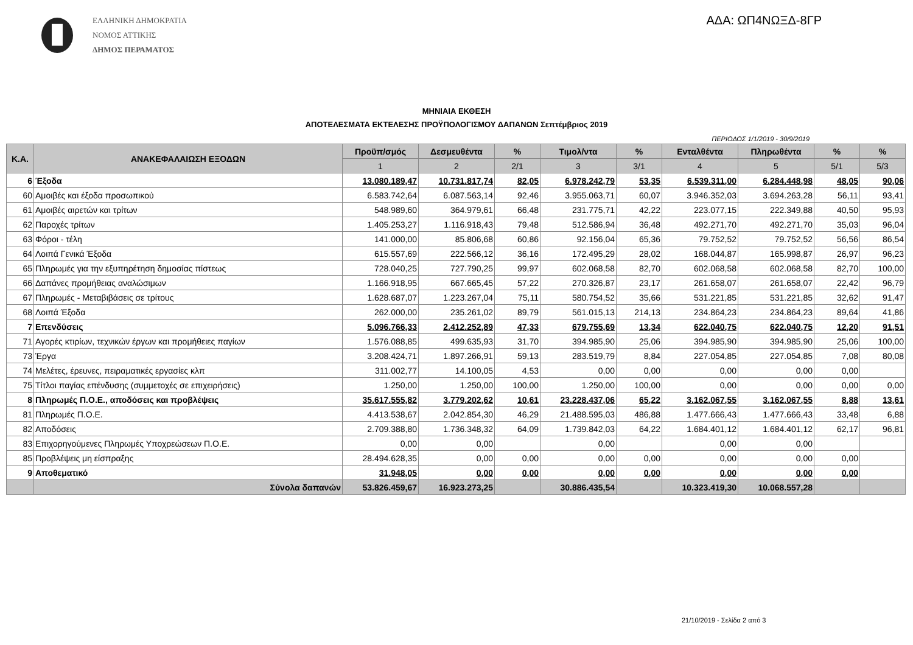ΕΛΛΗΝΙΚΗ ΔΗΜΟΚΡΑΤΙΑ
ΝΟΜΟΣ ΑΤΤΙΚΗΣ
ΔΗΜΟΣ ΠΕΡΑΜΑΤΟΣ
ΑΔΑ: ΩΠ4ΝΩΞΔ-8ΓΡ
ΜΗΝΙΑΙΑ ΕΚΘΕΣΗ
ΑΠΟΤΕΛΕΣΜΑΤΑ ΕΚΤΕΛΕΣΗΣ ΠΡΟΫΠΟΛΟΓΙΣΜΟΥ ΔΑΠΑΝΩΝ Σεπτέμβριος 2019
ΠΕΡΙΟΔΟΣ 1/1/2019 - 30/9/2019
| Κ.Α. | ΑΝΑΚΕΦΑΛΑΙΩΣΗ ΕΞΟΔΩΝ | Προϋπ/σμός | Δεσμευθέντα | % | Τιμολ/ντα | % | Ενταλθέντα | Πληρωθέντα | % | % |
| --- | --- | --- | --- | --- | --- | --- | --- | --- | --- | --- |
| | | 1 | 2 | 2/1 | 3 | 3/1 | 4 | 5 | 5/1 | 5/3 |
| 6 | Έξοδα | 13.080.189,47 | 10.731.817,74 | 82,05 | 6.978.242,79 | 53,35 | 6.539.311,00 | 6.284.448,98 | 48,05 | 90,06 |
| 60 | Αμοιβές και έξοδα προσωπικού | 6.583.742,64 | 6.087.563,14 | 92,46 | 3.955.063,71 | 60,07 | 3.946.352,03 | 3.694.263,28 | 56,11 | 93,41 |
| 61 | Αμοιβές αιρετών και τρίτων | 548.989,60 | 364.979,61 | 66,48 | 231.775,71 | 42,22 | 223.077,15 | 222.349,88 | 40,50 | 95,93 |
| 62 | Παροχές τρίτων | 1.405.253,27 | 1.116.918,43 | 79,48 | 512.586,94 | 36,48 | 492.271,70 | 492.271,70 | 35,03 | 96,04 |
| 63 | Φόροι - τέλη | 141.000,00 | 85.806,68 | 60,86 | 92.156,04 | 65,36 | 79.752,52 | 79.752,52 | 56,56 | 86,54 |
| 64 | Λοιπά Γενικά Έξοδα | 615.557,69 | 222.566,12 | 36,16 | 172.495,29 | 28,02 | 168.044,87 | 165.998,87 | 26,97 | 96,23 |
| 65 | Πληρωμές για την εξυπηρέτηση δημοσίας πίστεως | 728.040,25 | 727.790,25 | 99,97 | 602.068,58 | 82,70 | 602.068,58 | 602.068,58 | 82,70 | 100,00 |
| 66 | Δαπάνες προμήθειας αναλώσιμων | 1.166.918,95 | 667.665,45 | 57,22 | 270.326,87 | 23,17 | 261.658,07 | 261.658,07 | 22,42 | 96,79 |
| 67 | Πληρωμές - Μεταβιβάσεις σε τρίτους | 1.628.687,07 | 1.223.267,04 | 75,11 | 580.754,52 | 35,66 | 531.221,85 | 531.221,85 | 32,62 | 91,47 |
| 68 | Λοιπά Έξοδα | 262.000,00 | 235.261,02 | 89,79 | 561.015,13 | 214,13 | 234.864,23 | 234.864,23 | 89,64 | 41,86 |
| 7 | Επενδύσεις | 5.096.766,33 | 2.412.252,89 | 47,33 | 679.755,69 | 13,34 | 622.040,75 | 622.040,75 | 12,20 | 91,51 |
| 71 | Αγορές κτιρίων, τεχνικών έργων και προμήθειες παγίων | 1.576.088,85 | 499.635,93 | 31,70 | 394.985,90 | 25,06 | 394.985,90 | 394.985,90 | 25,06 | 100,00 |
| 73 | Έργα | 3.208.424,71 | 1.897.266,91 | 59,13 | 283.519,79 | 8,84 | 227.054,85 | 227.054,85 | 7,08 | 80,08 |
| 74 | Μελέτες, έρευνες, πειραματικές εργασίες κλπ | 311.002,77 | 14.100,05 | 4,53 | 0,00 | 0,00 | 0,00 | 0,00 | 0,00 | |
| 75 | Τίτλοι παγίας επένδυσης (συμμετοχές σε επιχειρήσεις) | 1.250,00 | 1.250,00 | 100,00 | 1.250,00 | 100,00 | 0,00 | 0,00 | 0,00 | 0,00 |
| 8 | Πληρωμές Π.Ο.Ε., αποδόσεις και προβλέψεις | 35.617.555,82 | 3.779.202,62 | 10,61 | 23.228.437,06 | 65,22 | 3.162.067,55 | 3.162.067,55 | 8,88 | 13,61 |
| 81 | Πληρωμές Π.Ο.Ε. | 4.413.538,67 | 2.042.854,30 | 46,29 | 21.488.595,03 | 486,88 | 1.477.666,43 | 1.477.666,43 | 33,48 | 6,88 |
| 82 | Αποδόσεις | 2.709.388,80 | 1.736.348,32 | 64,09 | 1.739.842,03 | 64,22 | 1.684.401,12 | 1.684.401,12 | 62,17 | 96,81 |
| 83 | Επιχορηγούμενες Πληρωμές Υποχρεώσεων Π.Ο.Ε. | 0,00 | 0,00 | | 0,00 | | 0,00 | 0,00 | | |
| 85 | Προβλέψεις μη είσπραξης | 28.494.628,35 | 0,00 | 0,00 | 0,00 | 0,00 | 0,00 | 0,00 | 0,00 | |
| 9 | Αποθεματικό | 31.948,05 | 0,00 | 0,00 | 0,00 | 0,00 | 0,00 | 0,00 | 0,00 | |
| | Σύνολα δαπανών | 53.826.459,67 | 16.923.273,25 | | 30.886.435,54 | | 10.323.419,30 | 10.068.557,28 | | |
21/10/2019 - Σελίδα 2 από 3